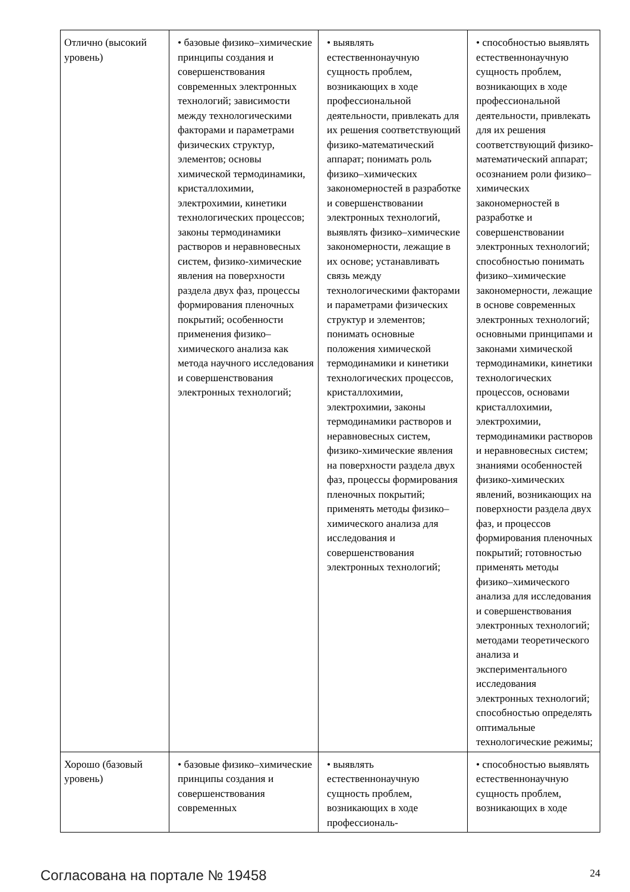| Отлично (высокий уровень) | • базовые физико–химические принципы создания и совершенствования современных электронных технологий; зависимости между технологическими факторами и параметрами физических структур, элементов; основы химической термодинамики, кристаллохимии, электрохимии, кинетики технологических процессов; законы термодинамики растворов и неравновесных систем, физико-химические явления на поверхности раздела двух фаз, процессы формирования пленочных покрытий; особенности применения физико–химического анализа как метода научного исследования и совершенствования электронных технологий; | • выявлять естественнонаучную сущность проблем, возникающих в ходе профессиональной деятельности, привлекать для их решения соответствующий физико-математический аппарат; понимать роль физико–химических закономерностей в разработке и совершенствовании электронных технологий, выявлять физико–химические закономерности, лежащие в их основе; устанавливать связь между технологическими факторами и параметрами физических структур и элементов; понимать основные положения химической термодинамики и кинетики технологических процессов, кристаллохимии, электрохимии, законы термодинамики растворов и неравновесных систем, физико-химические явления на поверхности раздела двух фаз, процессы формирования пленочных покрытий; применять методы физико–химического анализа для исследования и совершенствования электронных технологий; | • способностью выявлять естественнонаучную сущность проблем, возникающих в ходе профессиональной деятельности, привлекать для их решения соответствующий физико-математический аппарат; осознанием роли физико–химических закономерностей в разработке и совершенствовании электронных технологий; способностью понимать физико–химические закономерности, лежащие в основе современных электронных технологий; основными принципами и законами химической термодинамики, кинетики технологических процессов, основами кристаллохимии, электрохимии, термодинамики растворов и неравновесных систем; знаниями особенностей физико-химических явлений, возникающих на поверхности раздела двух фаз, и процессов формирования пленочных покрытий; готовностью применять методы физико–химического анализа для исследования и совершенствования электронных технологий; методами теоретического анализа и экспериментального исследования электронных технологий; способностью определять оптимальные технологические режимы; |
| Хорошо (базовый уровень) | • базовые физико–химические принципы создания и совершенствования современных | • выявлять естественнонаучную сущность проблем, возникающих в ходе профессиональ- | • способностью выявлять естественнонаучную сущность проблем, возникающих в ходе |
Согласована на портале № 19458 24